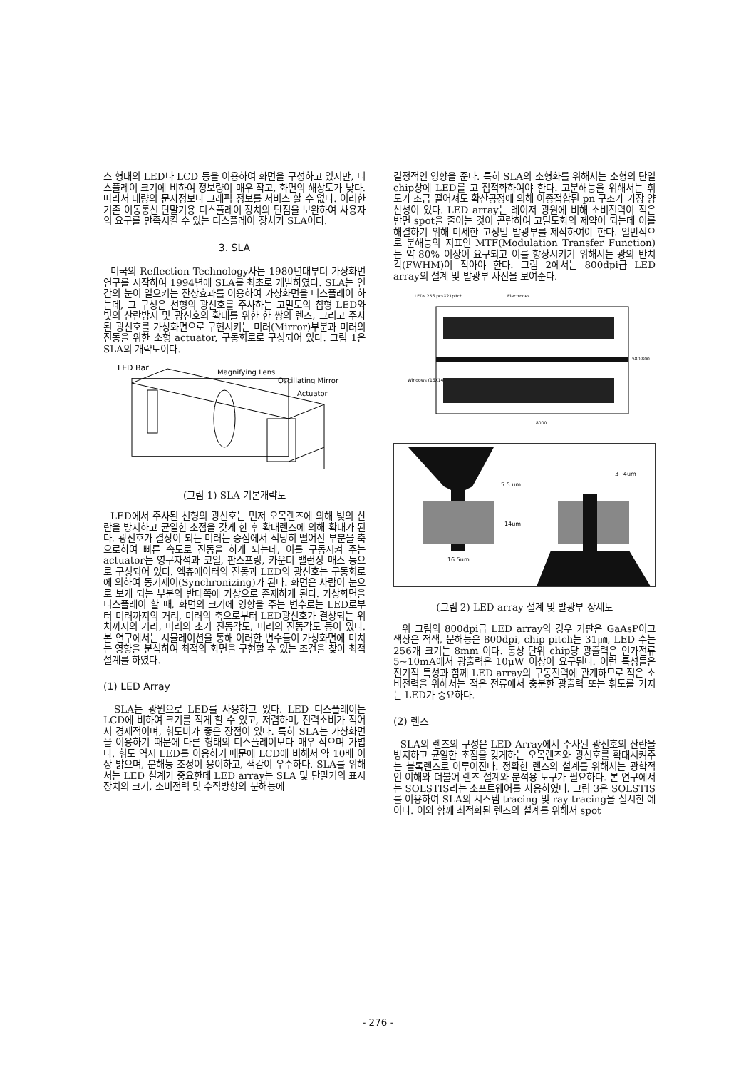스 형태의 LED나 LCD 등을 이용하여 화면을 구성하고 있지만, 디스플레이 크기에 비하여 정보량이 매우 작고, 화면의 해상도가 낮다. 따라서 대량의 문자정보나 그래픽 정보를 서비스 할 수 없다. 이러한 기존 이동통신 단말기용 디스플레이 장치의 단점을 보완하여 사용자의 요구를 만족시킬 수 있는 디스플레이 장치가 SLA이다.
3. SLA
미국의 Reflection Technology사는 1980년대부터 가상화면 연구를 시작하여 1994년에 SLA를 최초로 개발하였다. SLA는 인간의 눈이 일으키는 잔상효과를 이용하여 가상화면을 디스플레이 하는데, 그 구성은 선형의 광신호를 주사하는 고밀도의 칩형 LED와 빛의 산란방지 및 광신호의 확대를 위한 한 쌍의 렌즈, 그리고 주사된 광신호를 가상화면으로 구현시키는 미러(Mirror)부분과 미러의 진동을 위한 소형 actuator, 구동회로로 구성되어 있다. 그림 1은 SLA의 개략도이다.
LED Bar
Magnifying Lens
Oscillating Mirror
Actuator
(그림 1) SLA 기본개략도
LED에서 주사된 선형의 광신호는 먼저 오목렌즈에 의해 빛의 산란을 방지하고 균일한 초점을 갖게 한 후 확대렌즈에 의해 확대가 된다. 광신호가 결상이 되는 미러는 중심에서 적당히 떨어진 부분을 축으로하여 빠른 속도로 진동을 하게 되는데, 이를 구동시켜 주는 actuator는 영구자석과 코일, 판스프링, 카운터 밸런싱 매스 등으로 구성되어 있다. 엑츄에이터의 진동과 LED의 광신호는 구동회로에 의하여 동기제어(Synchronizing)가 된다. 화면은 사람이 눈으로 보게 되는 부분의 반대쪽에 가상으로 존재하게 된다. 가상화면을 디스플레이 할 때, 화면의 크기에 영향을 주는 변수로는 LED로부터 미러까지의 거리, 미러의 축으로부터 LED광신호가 결상되는 위치까지의 거리, 미러의 초기 진동각도, 미러의 진동각도 등이 있다. 본 연구에서는 시뮬레이션을 통해 이러한 변수들이 가상화면에 미치는 영향을 분석하여 최적의 화면을 구현할 수 있는 조건을 찾아 최적 설계를 하였다.
(1) LED Array
SLA는 광원으로 LED를 사용하고 있다. LED 디스플레이는 LCD에 비하여 크기를 적게 할 수 있고, 저렴하며, 전력소비가 적어서 경제적이며, 휘도비가 좋은 장점이 있다. 특히 SLA는 가상화면을 이용하기 때문에 다른 형태의 디스플레이보다 매우 작으며 가볍다. 휘도 역시 LED를 이용하기 때문에 LCD에 비해서 약 10배 이상 밝으며, 분해능 조정이 용이하고, 색감이 우수하다. SLA를 위해서는 LED 설계가 중요한데 LED array는 SLA 및 단말기의 표시장치의 크기, 소비전력 및 수직방향의 분해능에
결정적인 영향을 준다. 특히 SLA의 소형화를 위해서는 소형의 단일 chip상에 LED를 고 집적화하여야 한다. 고분해능을 위해서는 휘도가 조금 떨어져도 확산공정에 의해 이종접합된 pn 구조가 가장 양산성이 있다. LED array는 레이저 광원에 비해 소비전력이 적은 반면 spot을 줄이는 것이 곤란하여 고밀도화의 제약이 되는데 이를 해결하기 위해 미세한 고정밀 발광부를 제작하여야 한다. 일반적으로 분해능의 지표인 MTF(Modulation Transfer Function)는 약 80% 이상이 요구되고 이를 향상시키기 위해서는 광의 반치각(FWHM)이 작아야 한다. 그림 2에서는 800dpi급 LED array의 설계 및 발광부 사진을 보여준다.
LEDs 256 pcsX21pitch
Electrodes
Windows (16X14)
8000
580 800
5.5 um
3~4um
16.5um
14um
(그림 2) LED array 설계 및 발광부 상세도
위 그림의 800dpi급 LED array의 경우 기판은 GaAsP이고 색상은 적색, 분해능은 800dpi, chip pitch는 31㎛, LED 수는 256개 크기는 8mm 이다. 통상 단위 chip당 광출력은 인가전류 5~10mA에서 광출력은 10μW 이상이 요구된다. 이런 특성들은 전기적 특성과 함께 LED array의 구동전력에 관계하므로 적은 소비전력을 위해서는 적은 전류에서 충분한 광출력 또는 휘도를 가지는 LED가 중요하다.
(2) 렌즈
SLA의 렌즈의 구성은 LED Array에서 주사된 광신호의 산란을 방지하고 균일한 초점을 갖게하는 오목렌즈와 광신호를 확대시켜주는 볼록렌즈로 이루어진다. 정확한 렌즈의 설계를 위해서는 광학적인 이해와 더불어 렌즈 설계와 분석용 도구가 필요하다. 본 연구에서는 SOLSTIS라는 소프트웨어를 사용하였다. 그림 3은 SOLSTIS를 이용하여 SLA의 시스템 tracing 및 ray tracing을 실시한 예이다. 이와 함께 최적화된 렌즈의 설계를 위해서 spot
- 276 -